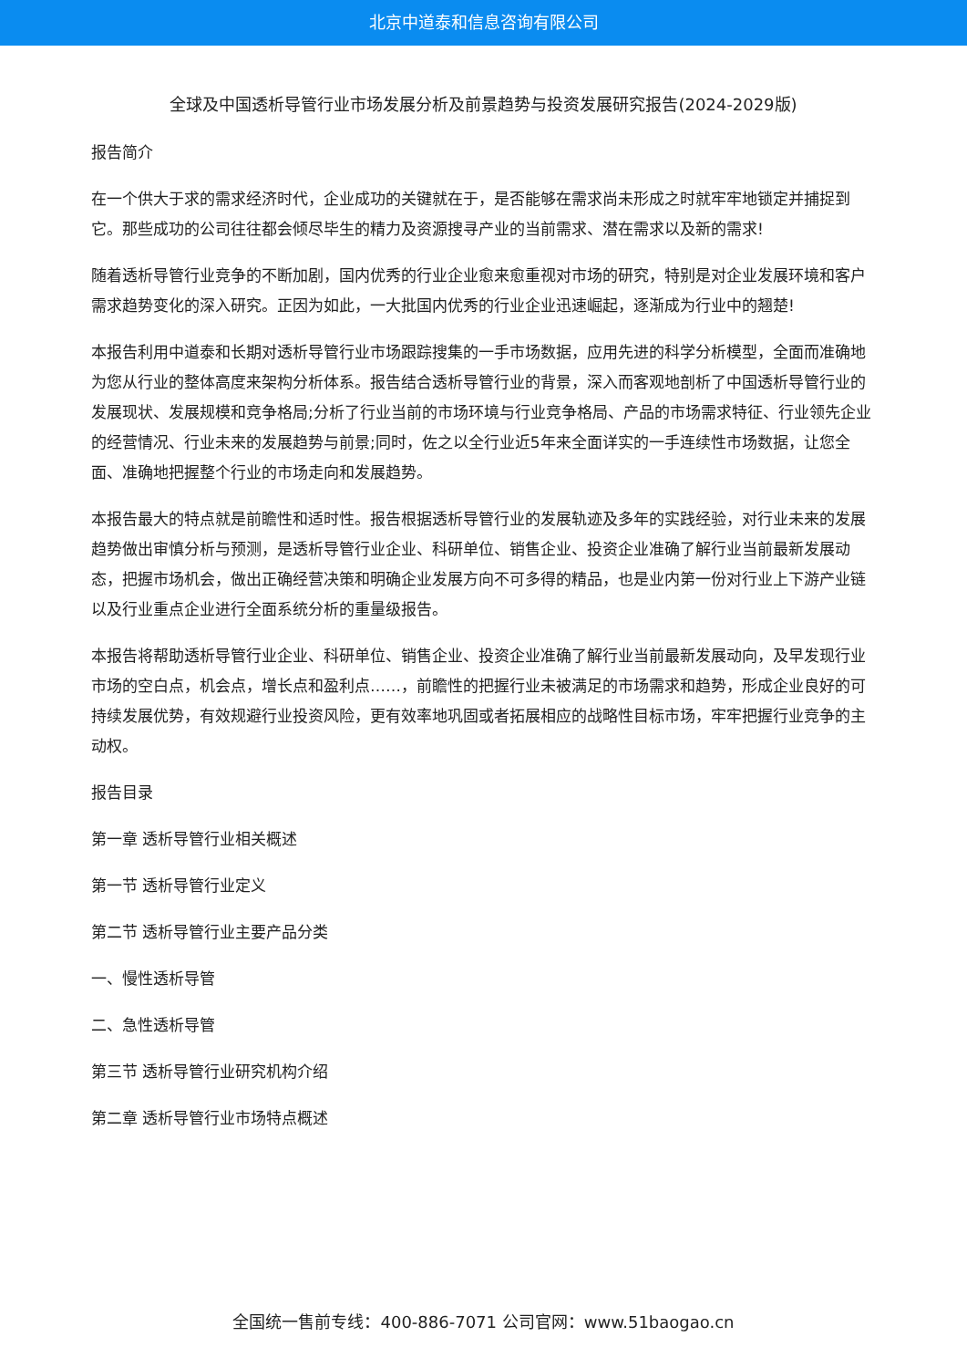北京中道泰和信息咨询有限公司
全球及中国透析导管行业市场发展分析及前景趋势与投资发展研究报告(2024-2029版)
报告简介
在一个供大于求的需求经济时代，企业成功的关键就在于，是否能够在需求尚未形成之时就牢牢地锁定并捕捉到它。那些成功的公司往往都会倾尽毕生的精力及资源搜寻产业的当前需求、潜在需求以及新的需求!
随着透析导管行业竞争的不断加剧，国内优秀的行业企业愈来愈重视对市场的研究，特别是对企业发展环境和客户需求趋势变化的深入研究。正因为如此，一大批国内优秀的行业企业迅速崛起，逐渐成为行业中的翘楚!
本报告利用中道泰和长期对透析导管行业市场跟踪搜集的一手市场数据，应用先进的科学分析模型，全面而准确地为您从行业的整体高度来架构分析体系。报告结合透析导管行业的背景，深入而客观地剖析了中国透析导管行业的发展现状、发展规模和竞争格局;分析了行业当前的市场环境与行业竞争格局、产品的市场需求特征、行业领先企业的经营情况、行业未来的发展趋势与前景;同时，佐之以全行业近5年来全面详实的一手连续性市场数据，让您全面、准确地把握整个行业的市场走向和发展趋势。
本报告最大的特点就是前瞻性和适时性。报告根据透析导管行业的发展轨迹及多年的实践经验，对行业未来的发展趋势做出审慎分析与预测，是透析导管行业企业、科研单位、销售企业、投资企业准确了解行业当前最新发展动态，把握市场机会，做出正确经营决策和明确企业发展方向不可多得的精品，也是业内第一份对行业上下游产业链以及行业重点企业进行全面系统分析的重量级报告。
本报告将帮助透析导管行业企业、科研单位、销售企业、投资企业准确了解行业当前最新发展动向，及早发现行业市场的空白点，机会点，增长点和盈利点……，前瞻性的把握行业未被满足的市场需求和趋势，形成企业良好的可持续发展优势，有效规避行业投资风险，更有效率地巩固或者拓展相应的战略性目标市场，牢牢把握行业竞争的主动权。
报告目录
第一章 透析导管行业相关概述
第一节 透析导管行业定义
第二节 透析导管行业主要产品分类
一、慢性透析导管
二、急性透析导管
第三节 透析导管行业研究机构介绍
第二章 透析导管行业市场特点概述
全国统一售前专线：400-886-7071 公司官网：www.51baogao.cn